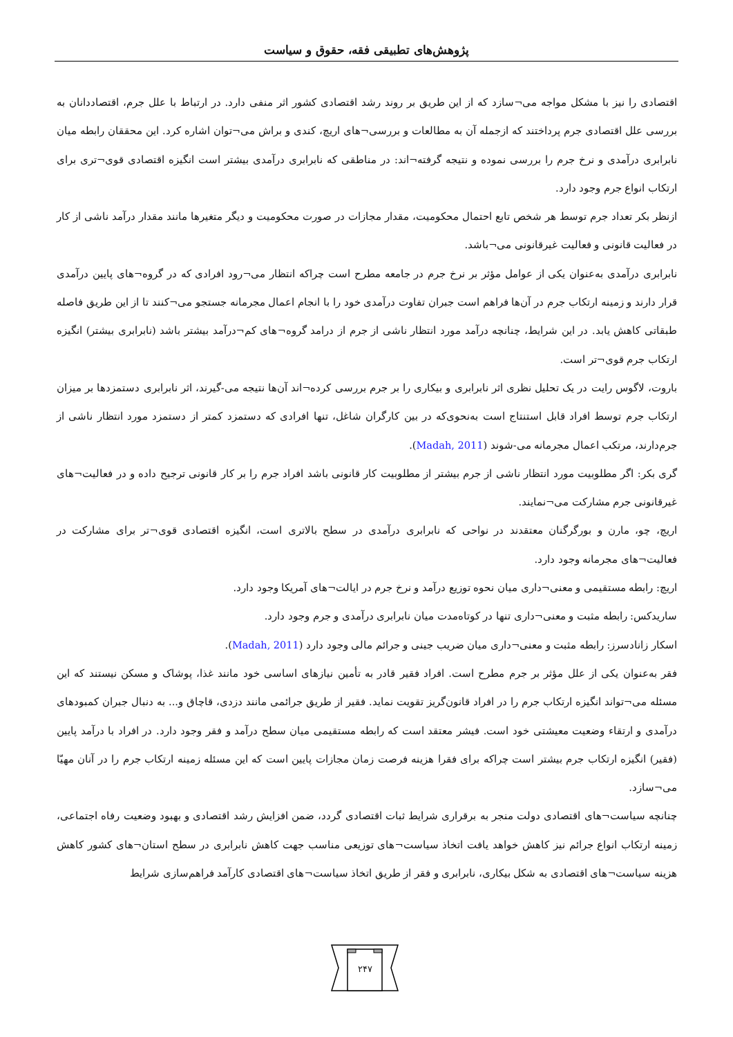پژوهش‌های تطبیقی فقه، حقوق و سیاست
اقتصادی را نیز با مشکل مواجه می¬سازد که از این طریق بر روند رشد اقتصادی کشور اثر منفی دارد. در ارتباط با علل جرم، اقتصاددانان به بررسی علل اقتصادی جرم پرداختند که ازجمله آن به مطالعات و بررسی¬های اریچ، کندی و براش می¬توان اشاره کرد. این محققان رابطه میان نابرابری درآمدی و نرخ جرم را بررسی نموده و نتیجه گرفته¬اند: در مناطقی که نابرابری درآمدی بیشتر است انگیزه اقتصادی قوی¬تری برای ارتکاب انواع جرم وجود دارد.
ازنظر بکر تعداد جرم توسط هر شخص تابع احتمال محکومیت، مقدار مجازات در صورت محکومیت و دیگر متغیرها مانند مقدار درآمد ناشی از کار در فعالیت قانونی و فعالیت غیرقانونی می¬باشد.
نابرابری درآمدی به‌عنوان یکی از عوامل مؤثر بر نرخ جرم در جامعه مطرح است چراکه انتظار می¬رود افرادی که در گروه¬های پایین درآمدی قرار دارند و زمینه ارتکاب جرم در آن‌ها فراهم است جبران تفاوت درآمدی خود را با انجام اعمال مجرمانه جستجو می¬کنند تا از این طریق فاصله طبقاتی کاهش یابد. در این شرایط، چنانچه درآمد مورد انتظار ناشی از جرم از درامد گروه¬های کم¬درآمد بیشتر باشد (نابرابری بیشتر) انگیزه ارتکاب جرم قوی¬تر است.
باروت، لاگوس رایت در یک تحلیل نظری اثر نابرابری و بیکاری را بر جرم بررسی کرده¬اند آن‌ها نتیجه می-گیرند، اثر نابرابری دستمزدها بر میزان ارتکاب جرم توسط افراد قابل استنتاج است به‌نحوی‌که در بین کارگران شاغل، تنها افرادی که دستمزد کمتر از دستمزد مورد انتظار ناشی از جرم‌دارند، مرتکب اعمال مجرمانه می-شوند (Madah, 2011).
گری بکر: اگر مطلوبیت مورد انتظار ناشی از جرم بیشتر از مطلوبیت کار قانونی باشد افراد جرم را بر کار قانونی ترجیح داده و در فعالیت¬های غیرقانونی جرم مشارکت می¬نمایند.
اریچ، چو، مارن و بورگرگنان معتقدند در نواحی که نابرابری درآمدی در سطح بالاتری است، انگیزه اقتصادی قوی¬تر برای مشارکت در فعالیت¬های مجرمانه وجود دارد.
اریچ: رابطه مستقیمی و معنی¬داری میان نحوه توزیع درآمد و نرخ جرم در ایالت¬های آمریکا وجود دارد.
ساریدکس: رابطه مثبت و معنی¬داری تنها در کوتاه‌مدت میان نابرابری درآمدی و جرم وجود دارد.
اسکار زانادسرز: رابطه مثبت و معنی¬داری میان ضریب جینی و جرائم مالی وجود دارد (Madah, 2011).
فقر به‌عنوان یکی از علل مؤثر بر جرم مطرح است. افراد فقیر قادر به تأمین نیازهای اساسی خود مانند غذا، پوشاک و مسکن نیستند که این مسئله می¬تواند انگیزه ارتکاب جرم را در افراد قانون‌گریز تقویت نماید. فقیر از طریق جرائمی مانند دزدی، قاچاق و... به دنبال جبران کمبودهای درآمدی و ارتقاء وضعیت معیشتی خود است. فیشر معتقد است که رابطه مستقیمی میان سطح درآمد و فقر وجود دارد. در افراد با درآمد پایین (فقیر) انگیزه ارتکاب جرم بیشتر است چراکه برای فقرا هزینه فرصت زمان مجازات پایین است که این مسئله زمینه ارتکاب جرم را در آنان مهیّا می¬سازد.
چنانچه سیاست¬های اقتصادی دولت منجر به برقراری شرایط ثبات اقتصادی گردد، ضمن افزایش رشد اقتصادی و بهبود وضعیت رفاه اجتماعی، زمینه ارتکاب انواع جرائم نیز کاهش خواهد یافت اتخاذ سیاست¬های توزیعی مناسب جهت کاهش نابرابری در سطح استان¬های کشور کاهش هزینه سیاست¬های اقتصادی به شکل بیکاری، نابرابری و فقر از طریق اتخاذ سیاست¬های اقتصادی کارآمد فراهم‌سازی شرایط
۲۴۷